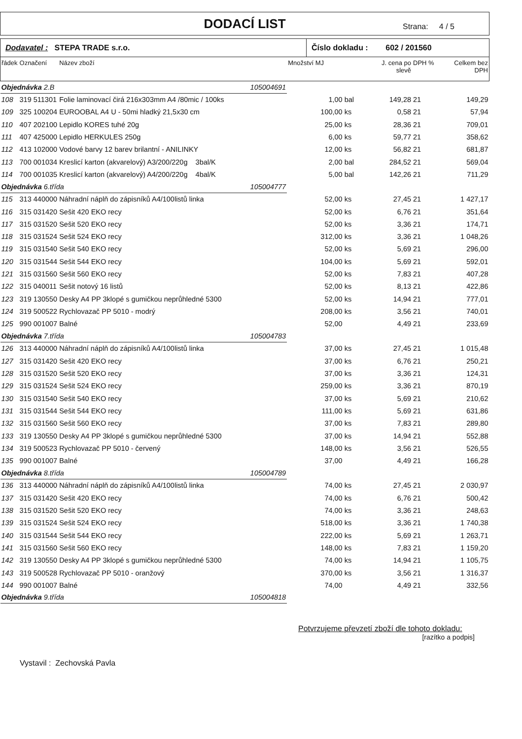DODACÍ LIST
Strana: 4 / 5
Dodavatel : STEPA TRADE s.r.o.
Číslo dokladu : 602 / 201560
| řádek | Označení | Název zboží | Množství MJ | | J. cena po slevě | DPH % | Celkem bez DPH |
| --- | --- | --- | --- | --- | --- | --- | --- |
| Objednávka 2.B 105004691 | | | | | | | |
| 108 | 319 511301 | Folie laminovací čirá 216x303mm A4 /80mic / 100ks | 1,00 | bal | 149,28 | 21 | 149,29 |
| 109 | 325 100204 | EUROOBAL A4 U - 50mi hladký 21,5x30 cm | 100,00 | ks | 0,58 | 21 | 57,94 |
| 110 | 407 202100 | Lepidlo KORES tuhé 20g | 25,00 | ks | 28,36 | 21 | 709,01 |
| 111 | 407 425000 | Lepidlo HERKULES 250g | 6,00 | ks | 59,77 | 21 | 358,62 |
| 112 | 413 102000 | Vodové barvy 12 barev brilantní - ANILINKY | 12,00 | ks | 56,82 | 21 | 681,87 |
| 113 | 700 001034 | Kreslicí karton (akvarelový) A3/200/220g 3bal/K | 2,00 | bal | 284,52 | 21 | 569,04 |
| 114 | 700 001035 | Kreslicí karton (akvarelový) A4/200/220g 4bal/K | 5,00 | bal | 142,26 | 21 | 711,29 |
| Objednávka 6.třída 105004777 | | | | | | | |
| 115 | 313 440000 | Náhradní náplň do zápisníků A4/100listů linka | 52,00 | ks | 27,45 | 21 | 1 427,17 |
| 116 | 315 031420 | Sešit 420 EKO recy | 52,00 | ks | 6,76 | 21 | 351,64 |
| 117 | 315 031520 | Sešit 520 EKO recy | 52,00 | ks | 3,36 | 21 | 174,71 |
| 118 | 315 031524 | Sešit 524 EKO recy | 312,00 | ks | 3,36 | 21 | 1 048,26 |
| 119 | 315 031540 | Sešit 540 EKO recy | 52,00 | ks | 5,69 | 21 | 296,00 |
| 120 | 315 031544 | Sešit 544 EKO recy | 104,00 | ks | 5,69 | 21 | 592,01 |
| 121 | 315 031560 | Sešit 560 EKO recy | 52,00 | ks | 7,83 | 21 | 407,28 |
| 122 | 315 040011 | Sešit notový 16 listů | 52,00 | ks | 8,13 | 21 | 422,86 |
| 123 | 319 130550 | Desky A4 PP 3klopé s gumičkou neprůhledné 5300 | 52,00 | ks | 14,94 | 21 | 777,01 |
| 124 | 319 500522 | Rychlovazač PP 5010 - modrý | 208,00 | ks | 3,56 | 21 | 740,01 |
| 125 | 990 001007 | Balné | 52,00 | | 4,49 | 21 | 233,69 |
| Objednávka 7.třída 105004783 | | | | | | | |
| 126 | 313 440000 | Náhradní náplň do zápisníků A4/100listů linka | 37,00 | ks | 27,45 | 21 | 1 015,48 |
| 127 | 315 031420 | Sešit 420 EKO recy | 37,00 | ks | 6,76 | 21 | 250,21 |
| 128 | 315 031520 | Sešit 520 EKO recy | 37,00 | ks | 3,36 | 21 | 124,31 |
| 129 | 315 031524 | Sešit 524 EKO recy | 259,00 | ks | 3,36 | 21 | 870,19 |
| 130 | 315 031540 | Sešit 540 EKO recy | 37,00 | ks | 5,69 | 21 | 210,62 |
| 131 | 315 031544 | Sešit 544 EKO recy | 111,00 | ks | 5,69 | 21 | 631,86 |
| 132 | 315 031560 | Sešit 560 EKO recy | 37,00 | ks | 7,83 | 21 | 289,80 |
| 133 | 319 130550 | Desky A4 PP 3klopé s gumičkou neprůhledné 5300 | 37,00 | ks | 14,94 | 21 | 552,88 |
| 134 | 319 500523 | Rychlovazač PP 5010 - červený | 148,00 | ks | 3,56 | 21 | 526,55 |
| 135 | 990 001007 | Balné | 37,00 | | 4,49 | 21 | 166,28 |
| Objednávka 8.třída 105004789 | | | | | | | |
| 136 | 313 440000 | Náhradní náplň do zápisníků A4/100listů linka | 74,00 | ks | 27,45 | 21 | 2 030,97 |
| 137 | 315 031420 | Sešit 420 EKO recy | 74,00 | ks | 6,76 | 21 | 500,42 |
| 138 | 315 031520 | Sešit 520 EKO recy | 74,00 | ks | 3,36 | 21 | 248,63 |
| 139 | 315 031524 | Sešit 524 EKO recy | 518,00 | ks | 3,36 | 21 | 1 740,38 |
| 140 | 315 031544 | Sešit 544 EKO recy | 222,00 | ks | 5,69 | 21 | 1 263,71 |
| 141 | 315 031560 | Sešit 560 EKO recy | 148,00 | ks | 7,83 | 21 | 1 159,20 |
| 142 | 319 130550 | Desky A4 PP 3klopé s gumičkou neprůhledné 5300 | 74,00 | ks | 14,94 | 21 | 1 105,75 |
| 143 | 319 500528 | Rychlovazač PP 5010 - oranžový | 370,00 | ks | 3,56 | 21 | 1 316,37 |
| 144 | 990 001007 | Balné | 74,00 | | 4,49 | 21 | 332,56 |
| Objednávka 9.třída 105004818 | | | | | | | |
Potvrzujeme převzetí zboží dle tohoto dokladu:
[razítko a podpis]
Vystavil : Zechovská Pavla